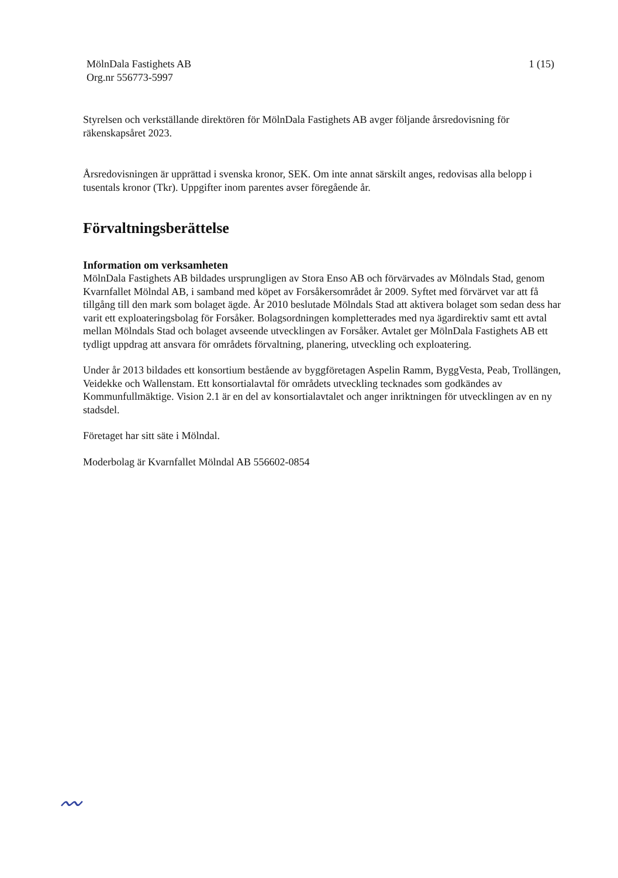MölnDala Fastighets AB
Org.nr 556773-5997
1 (15)
Styrelsen och verkställande direktören för MölnDala Fastighets AB avger följande årsredovisning för räkenskapsåret 2023.
Årsredovisningen är upprättad i svenska kronor, SEK. Om inte annat särskilt anges, redovisas alla belopp i tusentals kronor (Tkr). Uppgifter inom parentes avser föregående år.
Förvaltningsberättelse
Information om verksamheten
MölnDala Fastighets AB bildades ursprungligen av Stora Enso AB och förvärvades av Mölndals Stad, genom Kvarnfallet Mölndal AB, i samband med köpet av Forsåkersområdet år 2009. Syftet med förvärvet var att få tillgång till den mark som bolaget ägde. År 2010 beslutade Mölndals Stad att aktivera bolaget som sedan dess har varit ett exploateringsbolag för Forsåker. Bolagsordningen kompletterades med nya ägardirektiv samt ett avtal mellan Mölndals Stad och bolaget avseende utvecklingen av Forsåker. Avtalet ger MölnDala Fastighets AB ett tydligt uppdrag att ansvara för områdets förvaltning, planering, utveckling och exploatering.
Under år 2013 bildades ett konsortium bestående av byggföretagen Aspelin Ramm, ByggVesta, Peab, Trollängen, Veidekke och Wallenstam. Ett konsortialavtal för områdets utveckling tecknades som godkändes av Kommunfullmäktige. Vision 2.1 är en del av konsortialavtalet och anger inriktningen för utvecklingen av en ny stadsdel.
Företaget har sitt säte i Mölndal.
Moderbolag är Kvarnfallet Mölndal AB 556602-0854
〰